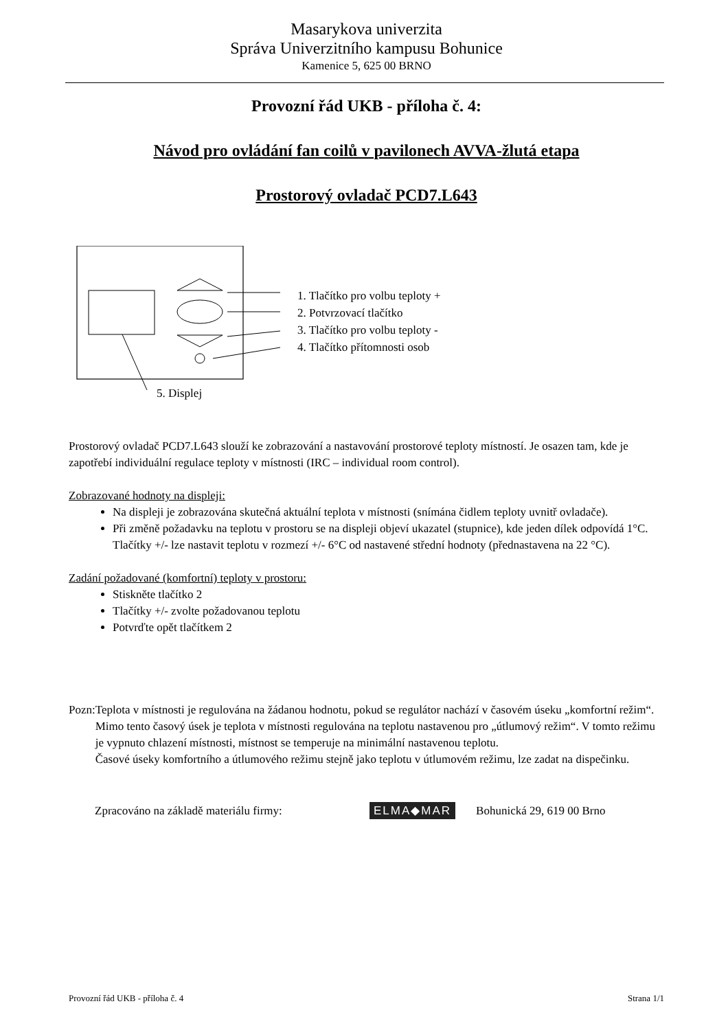Masarykova univerzita
Správa Univerzitního kampusu Bohunice
Kamenice 5, 625 00 BRNO
Provozní řád UKB - příloha č. 4:
Návod pro ovládání fan coilů v pavilonech AVVA-žlutá etapa
Prostorový ovladač PCD7.L643
1. Tlačítko pro volbu teploty +
2. Potvrzovací tlačítko
3. Tlačítko pro volbu teploty -
4. Tlačítko přítomnosti osob
5. Displej
Prostorový ovladač PCD7.L643 slouží ke zobrazování a nastavování prostorové teploty místností. Je osazen tam, kde je zapotřebí individuální regulace teploty v místnosti (IRC – individual room control).
Zobrazované hodnoty na displeji:
Na displeji je zobrazována skutečná aktuální teplota v místnosti (snímána čidlem teploty uvnitř ovladače).
Při změně požadavku na teplotu v prostoru se na displeji objeví ukazatel (stupnice), kde jeden dílek odpovídá 1°C. Tlačítky +/- lze nastavit teplotu v rozmezí +/- 6°C od nastavené střední hodnoty (přednastavena na 22 °C).
Zadání požadované (komfortní) teploty v prostoru:
Stiskněte tlačítko 2
Tlačítky +/- zvolte požadovanou teplotu
Potvrďte opět tlačítkem 2
Pozn: Teplota v místnosti je regulována na žádanou hodnotu, pokud se regulátor nachází v časovém úseku „komfortní režim“. Mimo tento časový úsek je teplota v místnosti regulována na teplotu nastavenou pro „útlumový režim“. V tomto režimu je vypnuto chlazení místnosti, místnost se temperuje na minimální nastavenou teplotu.
Časové úseky komfortního a útlumového režimu stejně jako teplotu v útlumovém režimu, lze zadat na dispečinku.
Zpracováno na základě materiálu firmy: ELMA◆MAR Bohunická 29, 619 00 Brno
Provozní řád UKB - příloha č. 4 Strana 1/1